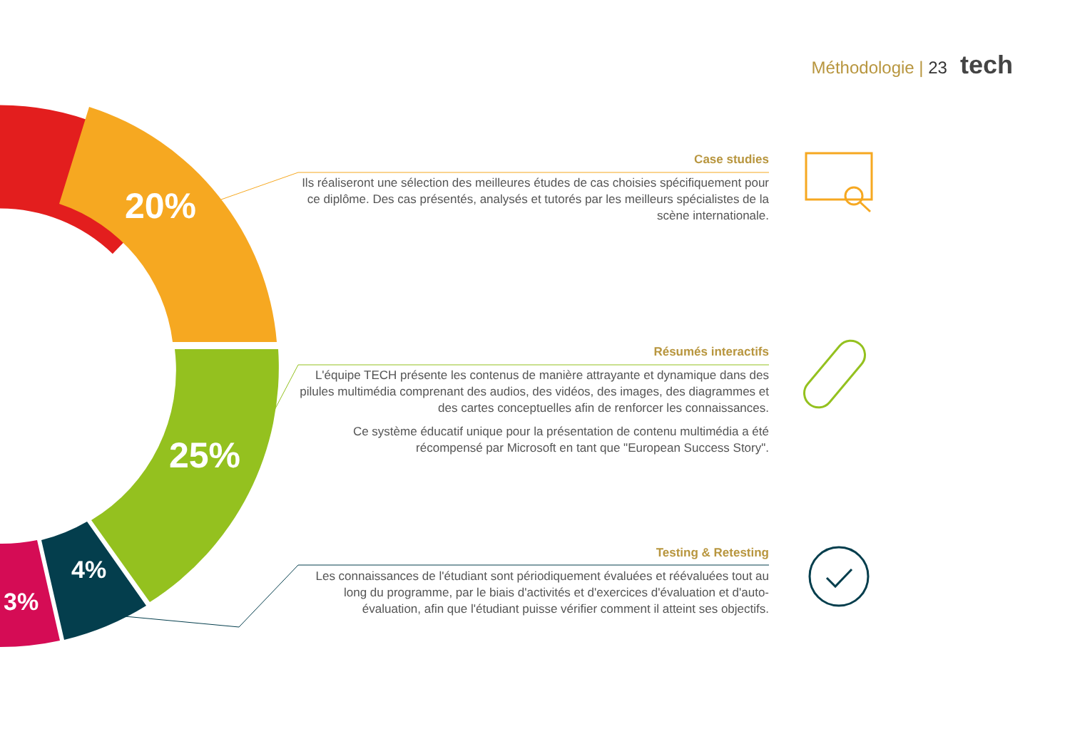20%
25%
4%
3%
Méthodologie | 23 tech
Case studies
Ils réaliseront une sélection des meilleures études de cas choisies spécifiquement pour ce diplôme. Des cas présentés, analysés et tutorés par les meilleurs spécialistes de la scène internationale.
Résumés interactifs
L'équipe TECH présente les contenus de manière attrayante et dynamique dans des pilules multimédia comprenant des audios, des vidéos, des images, des diagrammes et des cartes conceptuelles afin de renforcer les connaissances.
Ce système éducatif unique pour la présentation de contenu multimédia a été récompensé par Microsoft en tant que "European Success Story".
Testing & Retesting
Les connaissances de l'étudiant sont périodiquement évaluées et réévaluées tout au long du programme, par le biais d'activités et d'exercices d'évaluation et d'auto-évaluation, afin que l'étudiant puisse vérifier comment il atteint ses objectifs.